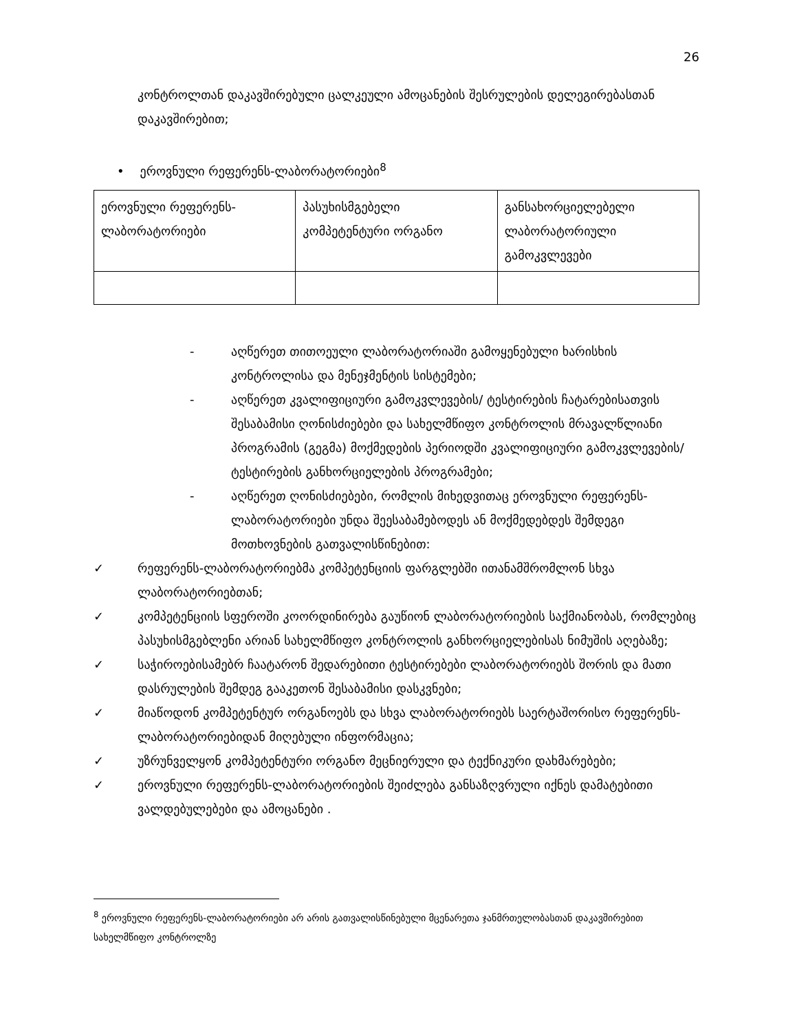26
კონტროლთან დაკავშირებული ცალკეული ამოცანების შესრულების დელეგირებასთან დაკავშირებით;
• ეროვნული რეფერენს-ლაბორატორიები<sup>8</sup>
| ეროვნული რეფერენს-ლაბორატორიები | პასუხისმგებელი კომპეტენტური ორგანო | განსახორციელებელი ლაბორატორიული გამოკვლევები |
- აღწერეთ თითოეული ლაბორატორიაში გამოყენებული ხარისხის კონტროლისა და მენეჯმენტის სისტემები;
- აღწერეთ კვალიფიციური გამოკვლევების/ ტესტირების ჩატარებისათვის შესაბამისი ღონისძიებები და სახელმწიფო კონტროლის მრავალწლიანი პროგრამის (გეგმა) მოქმედების პერიოდში კვალიფიციური გამოკვლევების/ ტესტირების განხორციელების პროგრამები;
- აღწერეთ ღონისძიებები, რომლის მიხედვითაც ეროვნული რეფერენს-ლაბორატორიები უნდა შეესაბამებოდეს ან მოქმედებდეს შემდეგი მოთხოვნების გათვალისწინებით:
✓ რეფერენს-ლაბორატორიებმა კომპეტენციის ფარგლებში ითანამშრომლონ სხვა ლაბორატორიებთან;
✓ კომპეტენციის სფეროში კოორდინირება გაუწიონ ლაბორატორიების საქმიანობას, რომლებიც პასუხისმგებლენი არიან სახელმწიფო კონტროლის განხორციელებისას ნიმუშის აღებაზე;
✓ საჭიროებისამებრ ჩაატარონ შედარებითი ტესტირებები ლაბორატორიებს შორის და მათი დასრულების შემდეგ გააკეთონ შესაბამისი დასკვნები;
✓ მიაწოდონ კომპეტენტურ ორგანოებს და სხვა ლაბორატორიებს საერტაშორისო რეფერენს-ლაბორატორიებიდან მიღებული ინფორმაცია;
✓ უზრუნველყონ კომპეტენტური ორგანო მეცნიერული და ტექნიკური დახმარებები;
✓ ეროვნული რეფერენს-ლაბორატორიების შეიძლება განსაზღვრული იქნეს დამატებითი ვალდებულებები და ამოცანები .
<sup>8</sup> ეროვნული რეფერენს-ლაბორატორიები არ არის გათვალისწინებული მცენარეთა ჯანმრთელობასთან დაკავშირებით სახელმწიფო კონტროლზე